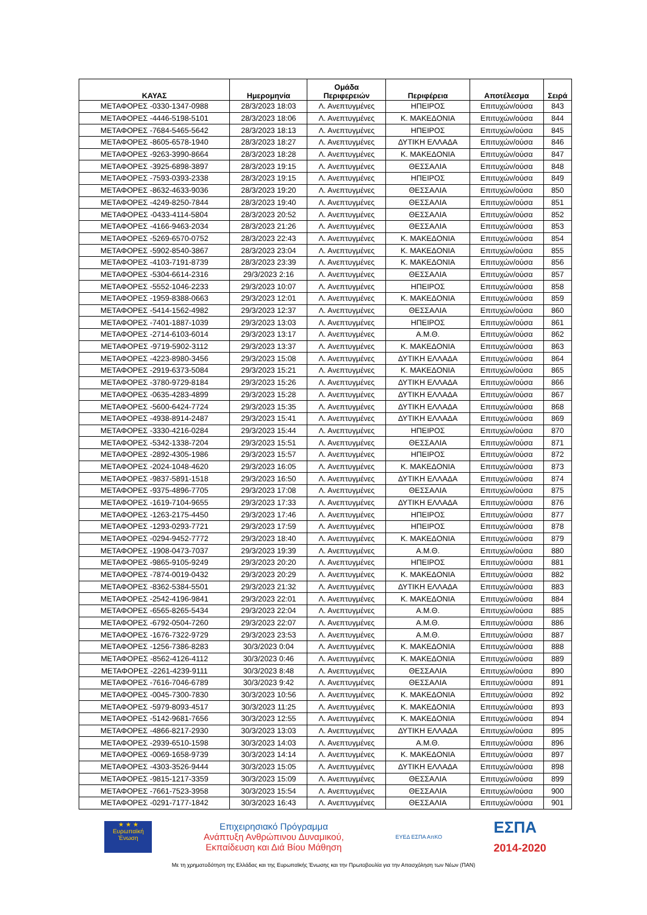| ΚΑΥΑΣ | Ημερομηνία | Ομάδα Περιφερειών | Περιφέρεια | Αποτέλεσμα | Σειρά |
| --- | --- | --- | --- | --- | --- |
| ΜΕΤΑΦΟΡΕΣ -0330-1347-0988 | 28/3/2023 18:03 | Λ. Ανεπτυγμένες | ΗΠΕΙΡΟΣ | Επιτυχών/ούσα | 843 |
| ΜΕΤΑΦΟΡΕΣ -4446-5198-5101 | 28/3/2023 18:06 | Λ. Ανεπτυγμένες | Κ. ΜΑΚΕΔΟΝΙΑ | Επιτυχών/ούσα | 844 |
| ΜΕΤΑΦΟΡΕΣ -7684-5465-5642 | 28/3/2023 18:13 | Λ. Ανεπτυγμένες | ΗΠΕΙΡΟΣ | Επιτυχών/ούσα | 845 |
| ΜΕΤΑΦΟΡΕΣ -8605-6578-1940 | 28/3/2023 18:27 | Λ. Ανεπτυγμένες | ΔΥΤΙΚΗ ΕΛΛΑΔΑ | Επιτυχών/ούσα | 846 |
| ΜΕΤΑΦΟΡΕΣ -9263-3990-8664 | 28/3/2023 18:28 | Λ. Ανεπτυγμένες | Κ. ΜΑΚΕΔΟΝΙΑ | Επιτυχών/ούσα | 847 |
| ΜΕΤΑΦΟΡΕΣ -3925-6898-3897 | 28/3/2023 19:15 | Λ. Ανεπτυγμένες | ΘΕΣΣΑΛΙΑ | Επιτυχών/ούσα | 848 |
| ΜΕΤΑΦΟΡΕΣ -7593-0393-2338 | 28/3/2023 19:15 | Λ. Ανεπτυγμένες | ΗΠΕΙΡΟΣ | Επιτυχών/ούσα | 849 |
| ΜΕΤΑΦΟΡΕΣ -8632-4633-9036 | 28/3/2023 19:20 | Λ. Ανεπτυγμένες | ΘΕΣΣΑΛΙΑ | Επιτυχών/ούσα | 850 |
| ΜΕΤΑΦΟΡΕΣ -4249-8250-7844 | 28/3/2023 19:40 | Λ. Ανεπτυγμένες | ΘΕΣΣΑΛΙΑ | Επιτυχών/ούσα | 851 |
| ΜΕΤΑΦΟΡΕΣ -0433-4114-5804 | 28/3/2023 20:52 | Λ. Ανεπτυγμένες | ΘΕΣΣΑΛΙΑ | Επιτυχών/ούσα | 852 |
| ΜΕΤΑΦΟΡΕΣ -4166-9463-2034 | 28/3/2023 21:26 | Λ. Ανεπτυγμένες | ΘΕΣΣΑΛΙΑ | Επιτυχών/ούσα | 853 |
| ΜΕΤΑΦΟΡΕΣ -5269-6570-0752 | 28/3/2023 22:43 | Λ. Ανεπτυγμένες | Κ. ΜΑΚΕΔΟΝΙΑ | Επιτυχών/ούσα | 854 |
| ΜΕΤΑΦΟΡΕΣ -5902-8540-3867 | 28/3/2023 23:04 | Λ. Ανεπτυγμένες | Κ. ΜΑΚΕΔΟΝΙΑ | Επιτυχών/ούσα | 855 |
| ΜΕΤΑΦΟΡΕΣ -4103-7191-8739 | 28/3/2023 23:39 | Λ. Ανεπτυγμένες | Κ. ΜΑΚΕΔΟΝΙΑ | Επιτυχών/ούσα | 856 |
| ΜΕΤΑΦΟΡΕΣ -5304-6614-2316 | 29/3/2023 2:16 | Λ. Ανεπτυγμένες | ΘΕΣΣΑΛΙΑ | Επιτυχών/ούσα | 857 |
| ΜΕΤΑΦΟΡΕΣ -5552-1046-2233 | 29/3/2023 10:07 | Λ. Ανεπτυγμένες | ΗΠΕΙΡΟΣ | Επιτυχών/ούσα | 858 |
| ΜΕΤΑΦΟΡΕΣ -1959-8388-0663 | 29/3/2023 12:01 | Λ. Ανεπτυγμένες | Κ. ΜΑΚΕΔΟΝΙΑ | Επιτυχών/ούσα | 859 |
| ΜΕΤΑΦΟΡΕΣ -5414-1562-4982 | 29/3/2023 12:37 | Λ. Ανεπτυγμένες | ΘΕΣΣΑΛΙΑ | Επιτυχών/ούσα | 860 |
| ΜΕΤΑΦΟΡΕΣ -7401-1887-1039 | 29/3/2023 13:03 | Λ. Ανεπτυγμένες | ΗΠΕΙΡΟΣ | Επιτυχών/ούσα | 861 |
| ΜΕΤΑΦΟΡΕΣ -2714-6103-6014 | 29/3/2023 13:17 | Λ. Ανεπτυγμένες | Α.Μ.Θ. | Επιτυχών/ούσα | 862 |
| ΜΕΤΑΦΟΡΕΣ -9719-5902-3112 | 29/3/2023 13:37 | Λ. Ανεπτυγμένες | Κ. ΜΑΚΕΔΟΝΙΑ | Επιτυχών/ούσα | 863 |
| ΜΕΤΑΦΟΡΕΣ -4223-8980-3456 | 29/3/2023 15:08 | Λ. Ανεπτυγμένες | ΔΥΤΙΚΗ ΕΛΛΑΔΑ | Επιτυχών/ούσα | 864 |
| ΜΕΤΑΦΟΡΕΣ -2919-6373-5084 | 29/3/2023 15:21 | Λ. Ανεπτυγμένες | Κ. ΜΑΚΕΔΟΝΙΑ | Επιτυχών/ούσα | 865 |
| ΜΕΤΑΦΟΡΕΣ -3780-9729-8184 | 29/3/2023 15:26 | Λ. Ανεπτυγμένες | ΔΥΤΙΚΗ ΕΛΛΑΔΑ | Επιτυχών/ούσα | 866 |
| ΜΕΤΑΦΟΡΕΣ -0635-4283-4899 | 29/3/2023 15:28 | Λ. Ανεπτυγμένες | ΔΥΤΙΚΗ ΕΛΛΑΔΑ | Επιτυχών/ούσα | 867 |
| ΜΕΤΑΦΟΡΕΣ -5600-6424-7724 | 29/3/2023 15:35 | Λ. Ανεπτυγμένες | ΔΥΤΙΚΗ ΕΛΛΑΔΑ | Επιτυχών/ούσα | 868 |
| ΜΕΤΑΦΟΡΕΣ -4938-8914-2487 | 29/3/2023 15:41 | Λ. Ανεπτυγμένες | ΔΥΤΙΚΗ ΕΛΛΑΔΑ | Επιτυχών/ούσα | 869 |
| ΜΕΤΑΦΟΡΕΣ -3330-4216-0284 | 29/3/2023 15:44 | Λ. Ανεπτυγμένες | ΗΠΕΙΡΟΣ | Επιτυχών/ούσα | 870 |
| ΜΕΤΑΦΟΡΕΣ -5342-1338-7204 | 29/3/2023 15:51 | Λ. Ανεπτυγμένες | ΘΕΣΣΑΛΙΑ | Επιτυχών/ούσα | 871 |
| ΜΕΤΑΦΟΡΕΣ -2892-4305-1986 | 29/3/2023 15:57 | Λ. Ανεπτυγμένες | ΗΠΕΙΡΟΣ | Επιτυχών/ούσα | 872 |
| ΜΕΤΑΦΟΡΕΣ -2024-1048-4620 | 29/3/2023 16:05 | Λ. Ανεπτυγμένες | Κ. ΜΑΚΕΔΟΝΙΑ | Επιτυχών/ούσα | 873 |
| ΜΕΤΑΦΟΡΕΣ -9837-5891-1518 | 29/3/2023 16:50 | Λ. Ανεπτυγμένες | ΔΥΤΙΚΗ ΕΛΛΑΔΑ | Επιτυχών/ούσα | 874 |
| ΜΕΤΑΦΟΡΕΣ -9375-4896-7705 | 29/3/2023 17:08 | Λ. Ανεπτυγμένες | ΘΕΣΣΑΛΙΑ | Επιτυχών/ούσα | 875 |
| ΜΕΤΑΦΟΡΕΣ -1619-7104-9655 | 29/3/2023 17:33 | Λ. Ανεπτυγμένες | ΔΥΤΙΚΗ ΕΛΛΑΔΑ | Επιτυχών/ούσα | 876 |
| ΜΕΤΑΦΟΡΕΣ -1263-2175-4450 | 29/3/2023 17:46 | Λ. Ανεπτυγμένες | ΗΠΕΙΡΟΣ | Επιτυχών/ούσα | 877 |
| ΜΕΤΑΦΟΡΕΣ -1293-0293-7721 | 29/3/2023 17:59 | Λ. Ανεπτυγμένες | ΗΠΕΙΡΟΣ | Επιτυχών/ούσα | 878 |
| ΜΕΤΑΦΟΡΕΣ -0294-9452-7772 | 29/3/2023 18:40 | Λ. Ανεπτυγμένες | Κ. ΜΑΚΕΔΟΝΙΑ | Επιτυχών/ούσα | 879 |
| ΜΕΤΑΦΟΡΕΣ -1908-0473-7037 | 29/3/2023 19:39 | Λ. Ανεπτυγμένες | Α.Μ.Θ. | Επιτυχών/ούσα | 880 |
| ΜΕΤΑΦΟΡΕΣ -9865-9105-9249 | 29/3/2023 20:20 | Λ. Ανεπτυγμένες | ΗΠΕΙΡΟΣ | Επιτυχών/ούσα | 881 |
| ΜΕΤΑΦΟΡΕΣ -7874-0019-0432 | 29/3/2023 20:29 | Λ. Ανεπτυγμένες | Κ. ΜΑΚΕΔΟΝΙΑ | Επιτυχών/ούσα | 882 |
| ΜΕΤΑΦΟΡΕΣ -8362-5384-5501 | 29/3/2023 21:32 | Λ. Ανεπτυγμένες | ΔΥΤΙΚΗ ΕΛΛΑΔΑ | Επιτυχών/ούσα | 883 |
| ΜΕΤΑΦΟΡΕΣ -2542-4196-9841 | 29/3/2023 22:01 | Λ. Ανεπτυγμένες | Κ. ΜΑΚΕΔΟΝΙΑ | Επιτυχών/ούσα | 884 |
| ΜΕΤΑΦΟΡΕΣ -6565-8265-5434 | 29/3/2023 22:04 | Λ. Ανεπτυγμένες | Α.Μ.Θ. | Επιτυχών/ούσα | 885 |
| ΜΕΤΑΦΟΡΕΣ -6792-0504-7260 | 29/3/2023 22:07 | Λ. Ανεπτυγμένες | Α.Μ.Θ. | Επιτυχών/ούσα | 886 |
| ΜΕΤΑΦΟΡΕΣ -1676-7322-9729 | 29/3/2023 23:53 | Λ. Ανεπτυγμένες | Α.Μ.Θ. | Επιτυχών/ούσα | 887 |
| ΜΕΤΑΦΟΡΕΣ -1256-7386-8283 | 30/3/2023 0:04 | Λ. Ανεπτυγμένες | Κ. ΜΑΚΕΔΟΝΙΑ | Επιτυχών/ούσα | 888 |
| ΜΕΤΑΦΟΡΕΣ -8562-4126-4112 | 30/3/2023 0:46 | Λ. Ανεπτυγμένες | Κ. ΜΑΚΕΔΟΝΙΑ | Επιτυχών/ούσα | 889 |
| ΜΕΤΑΦΟΡΕΣ -2261-4239-9111 | 30/3/2023 8:48 | Λ. Ανεπτυγμένες | ΘΕΣΣΑΛΙΑ | Επιτυχών/ούσα | 890 |
| ΜΕΤΑΦΟΡΕΣ -7616-7046-6789 | 30/3/2023 9:42 | Λ. Ανεπτυγμένες | ΘΕΣΣΑΛΙΑ | Επιτυχών/ούσα | 891 |
| ΜΕΤΑΦΟΡΕΣ -0045-7300-7830 | 30/3/2023 10:56 | Λ. Ανεπτυγμένες | Κ. ΜΑΚΕΔΟΝΙΑ | Επιτυχών/ούσα | 892 |
| ΜΕΤΑΦΟΡΕΣ -5979-8093-4517 | 30/3/2023 11:25 | Λ. Ανεπτυγμένες | Κ. ΜΑΚΕΔΟΝΙΑ | Επιτυχών/ούσα | 893 |
| ΜΕΤΑΦΟΡΕΣ -5142-9681-7656 | 30/3/2023 12:55 | Λ. Ανεπτυγμένες | Κ. ΜΑΚΕΔΟΝΙΑ | Επιτυχών/ούσα | 894 |
| ΜΕΤΑΦΟΡΕΣ -4866-8217-2930 | 30/3/2023 13:03 | Λ. Ανεπτυγμένες | ΔΥΤΙΚΗ ΕΛΛΑΔΑ | Επιτυχών/ούσα | 895 |
| ΜΕΤΑΦΟΡΕΣ -2939-6510-1598 | 30/3/2023 14:03 | Λ. Ανεπτυγμένες | Α.Μ.Θ. | Επιτυχών/ούσα | 896 |
| ΜΕΤΑΦΟΡΕΣ -0069-1658-9739 | 30/3/2023 14:14 | Λ. Ανεπτυγμένες | Κ. ΜΑΚΕΔΟΝΙΑ | Επιτυχών/ούσα | 897 |
| ΜΕΤΑΦΟΡΕΣ -4303-3526-9444 | 30/3/2023 15:05 | Λ. Ανεπτυγμένες | ΔΥΤΙΚΗ ΕΛΛΑΔΑ | Επιτυχών/ούσα | 898 |
| ΜΕΤΑΦΟΡΕΣ -9815-1217-3359 | 30/3/2023 15:09 | Λ. Ανεπτυγμένες | ΘΕΣΣΑΛΙΑ | Επιτυχών/ούσα | 899 |
| ΜΕΤΑΦΟΡΕΣ -7661-7523-3958 | 30/3/2023 15:54 | Λ. Ανεπτυγμένες | ΘΕΣΣΑΛΙΑ | Επιτυχών/ούσα | 900 |
| ΜΕΤΑΦΟΡΕΣ -0291-7177-1842 | 30/3/2023 16:43 | Λ. Ανεπτυγμένες | ΘΕΣΣΑΛΙΑ | Επιτυχών/ούσα | 901 |
★ ★ ★
Ευρωπαϊκή Ένωση
Επιχειρησιακό Πρόγραμμα
Ανάπτυξη Ανθρώπινου Δυναμικού,
Εκπαίδευση και Διά Βίου Μάθηση
ΕΥΕΔ ΕΣΠΑ ΑπΚΟ
ΕΣΠΑ
2014-2020
Με τη χρηματοδότηση της Ελλάδας και της Ευρωπαϊκής Ένωσης και την Πρωτοβουλία για την Απασχόληση των Νέων (ΠΑΝ)